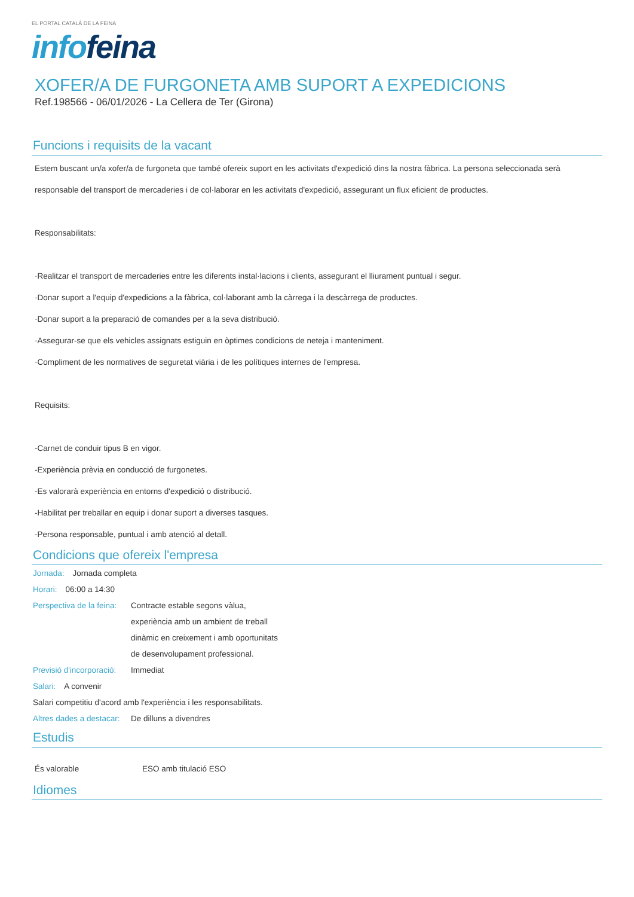EL PORTAL CATALÀ DE LA FEINA
info feina
XOFER/A DE FURGONETA AMB SUPORT A EXPEDICIONS
Ref.198566 - 06/01/2026 - La Cellera de Ter (Girona)
Funcions i requisits de la vacant
Estem buscant un/a xofer/a de furgoneta que també ofereix suport en les activitats d'expedició dins la nostra fàbrica. La persona seleccionada serà responsable del transport de mercaderies i de col·laborar en les activitats d'expedició, assegurant un flux eficient de productes.
Responsabilitats:
·Realitzar el transport de mercaderies entre les diferents instal·lacions i clients, assegurant el lliurament puntual i segur.
·Donar suport a l'equip d'expedicions a la fàbrica, col·laborant amb la càrrega i la descàrrega de productes.
·Donar suport a la preparació de comandes per a la seva distribució.
·Assegurar-se que els vehicles assignats estiguin en òptimes condicions de neteja i manteniment.
·Compliment de les normatives de seguretat viària i de les polítiques internes de l'empresa.
Requisits:
-Carnet de conduir tipus B en vigor.
-Experiència prèvia en conducció de furgonetes.
-Es valorarà experiència en entorns d'expedició o distribució.
-Habilitat per treballar en equip i donar suport a diverses tasques.
-Persona responsable, puntual i amb atenció al detall.
Condicions que ofereix l'empresa
Jornada: Jornada completa
Horari: 06:00 a 14:30
Perspectiva de la feina: Contracte estable segons vàlua, experiència amb un ambient de treball dinàmic en creixement i amb oportunitats de desenvolupament professional.
Previsió d'incorporació: Immediat
Salari: A convenir
Salari competitiu d'acord amb l'experiència i les responsabilitats.
Altres dades a destacar: De dilluns a divendres
Estudis
És valorable ESO amb titulació ESO
Idiomes